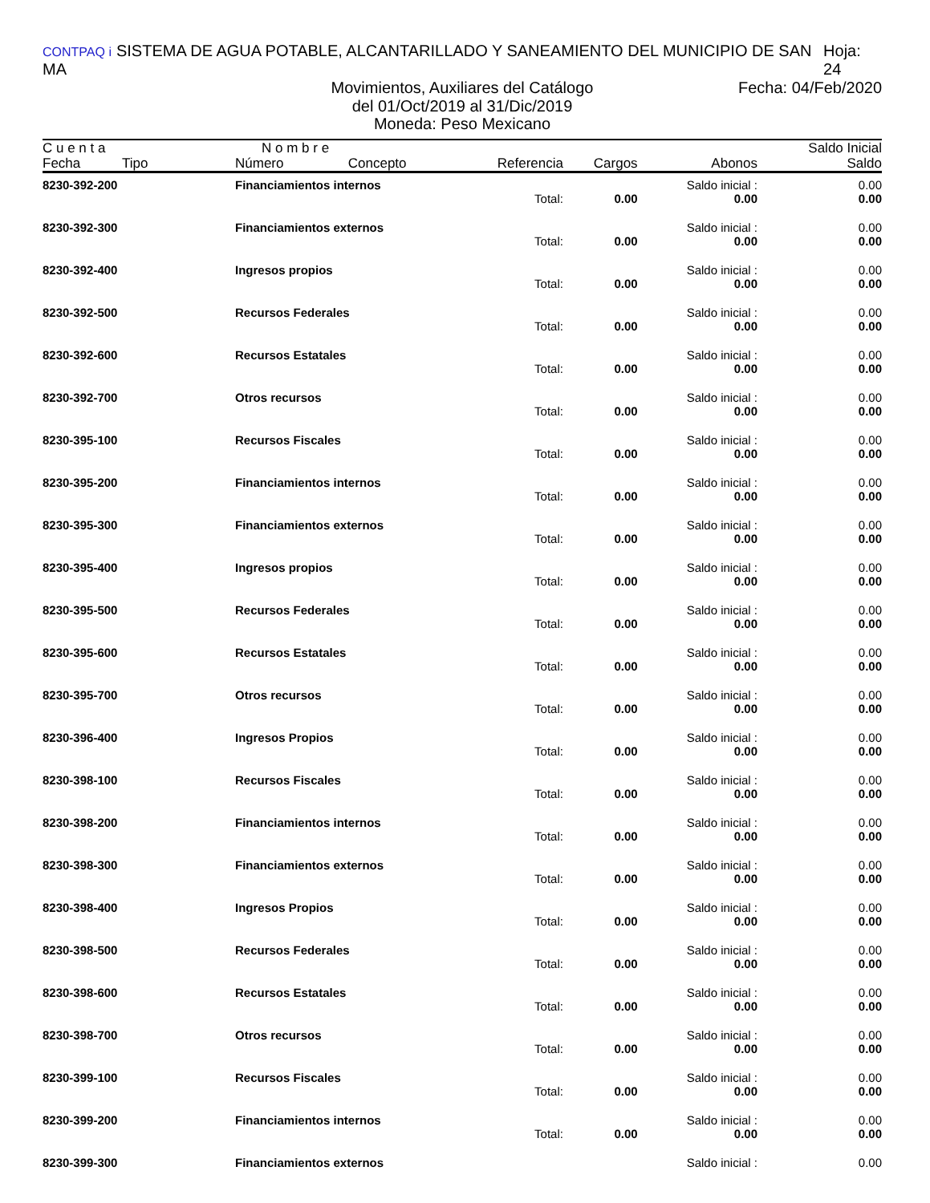CONTPAQ i SISTEMA DE AGUA POTABLE, ALCANTARILLADO Y SANEAMIENTO DEL MUNICIPIO DE SAN MA
Hoja: 24
Movimientos, Auxiliares del Catálogo
Fecha: 04/Feb/2020
del 01/Oct/2019 al 31/Dic/2019
Moneda: Peso Mexicano
| C u e n t a Fecha Tipo | N o m b r e Número Concepto | Referencia | Cargos | Abonos | Saldo Inicial Saldo |
| --- | --- | --- | --- | --- | --- |
| 8230-392-200 | Financiamientos internos | | | Saldo inicial : | 0.00 |
| | | Total: | 0.00 | 0.00 | 0.00 |
| 8230-392-300 | Financiamientos externos | | | Saldo inicial : | 0.00 |
| | | Total: | 0.00 | 0.00 | 0.00 |
| 8230-392-400 | Ingresos propios | | | Saldo inicial : | 0.00 |
| | | Total: | 0.00 | 0.00 | 0.00 |
| 8230-392-500 | Recursos Federales | | | Saldo inicial : | 0.00 |
| | | Total: | 0.00 | 0.00 | 0.00 |
| 8230-392-600 | Recursos Estatales | | | Saldo inicial : | 0.00 |
| | | Total: | 0.00 | 0.00 | 0.00 |
| 8230-392-700 | Otros recursos | | | Saldo inicial : | 0.00 |
| | | Total: | 0.00 | 0.00 | 0.00 |
| 8230-395-100 | Recursos Fiscales | | | Saldo inicial : | 0.00 |
| | | Total: | 0.00 | 0.00 | 0.00 |
| 8230-395-200 | Financiamientos internos | | | Saldo inicial : | 0.00 |
| | | Total: | 0.00 | 0.00 | 0.00 |
| 8230-395-300 | Financiamientos externos | | | Saldo inicial : | 0.00 |
| | | Total: | 0.00 | 0.00 | 0.00 |
| 8230-395-400 | Ingresos propios | | | Saldo inicial : | 0.00 |
| | | Total: | 0.00 | 0.00 | 0.00 |
| 8230-395-500 | Recursos Federales | | | Saldo inicial : | 0.00 |
| | | Total: | 0.00 | 0.00 | 0.00 |
| 8230-395-600 | Recursos Estatales | | | Saldo inicial : | 0.00 |
| | | Total: | 0.00 | 0.00 | 0.00 |
| 8230-395-700 | Otros recursos | | | Saldo inicial : | 0.00 |
| | | Total: | 0.00 | 0.00 | 0.00 |
| 8230-396-400 | Ingresos Propios | | | Saldo inicial : | 0.00 |
| | | Total: | 0.00 | 0.00 | 0.00 |
| 8230-398-100 | Recursos Fiscales | | | Saldo inicial : | 0.00 |
| | | Total: | 0.00 | 0.00 | 0.00 |
| 8230-398-200 | Financiamientos internos | | | Saldo inicial : | 0.00 |
| | | Total: | 0.00 | 0.00 | 0.00 |
| 8230-398-300 | Financiamientos externos | | | Saldo inicial : | 0.00 |
| | | Total: | 0.00 | 0.00 | 0.00 |
| 8230-398-400 | Ingresos Propios | | | Saldo inicial : | 0.00 |
| | | Total: | 0.00 | 0.00 | 0.00 |
| 8230-398-500 | Recursos Federales | | | Saldo inicial : | 0.00 |
| | | Total: | 0.00 | 0.00 | 0.00 |
| 8230-398-600 | Recursos Estatales | | | Saldo inicial : | 0.00 |
| | | Total: | 0.00 | 0.00 | 0.00 |
| 8230-398-700 | Otros recursos | | | Saldo inicial : | 0.00 |
| | | Total: | 0.00 | 0.00 | 0.00 |
| 8230-399-100 | Recursos Fiscales | | | Saldo inicial : | 0.00 |
| | | Total: | 0.00 | 0.00 | 0.00 |
| 8230-399-200 | Financiamientos internos | | | Saldo inicial : | 0.00 |
| | | Total: | 0.00 | 0.00 | 0.00 |
| 8230-399-300 | Financiamientos externos | | | Saldo inicial : | 0.00 |